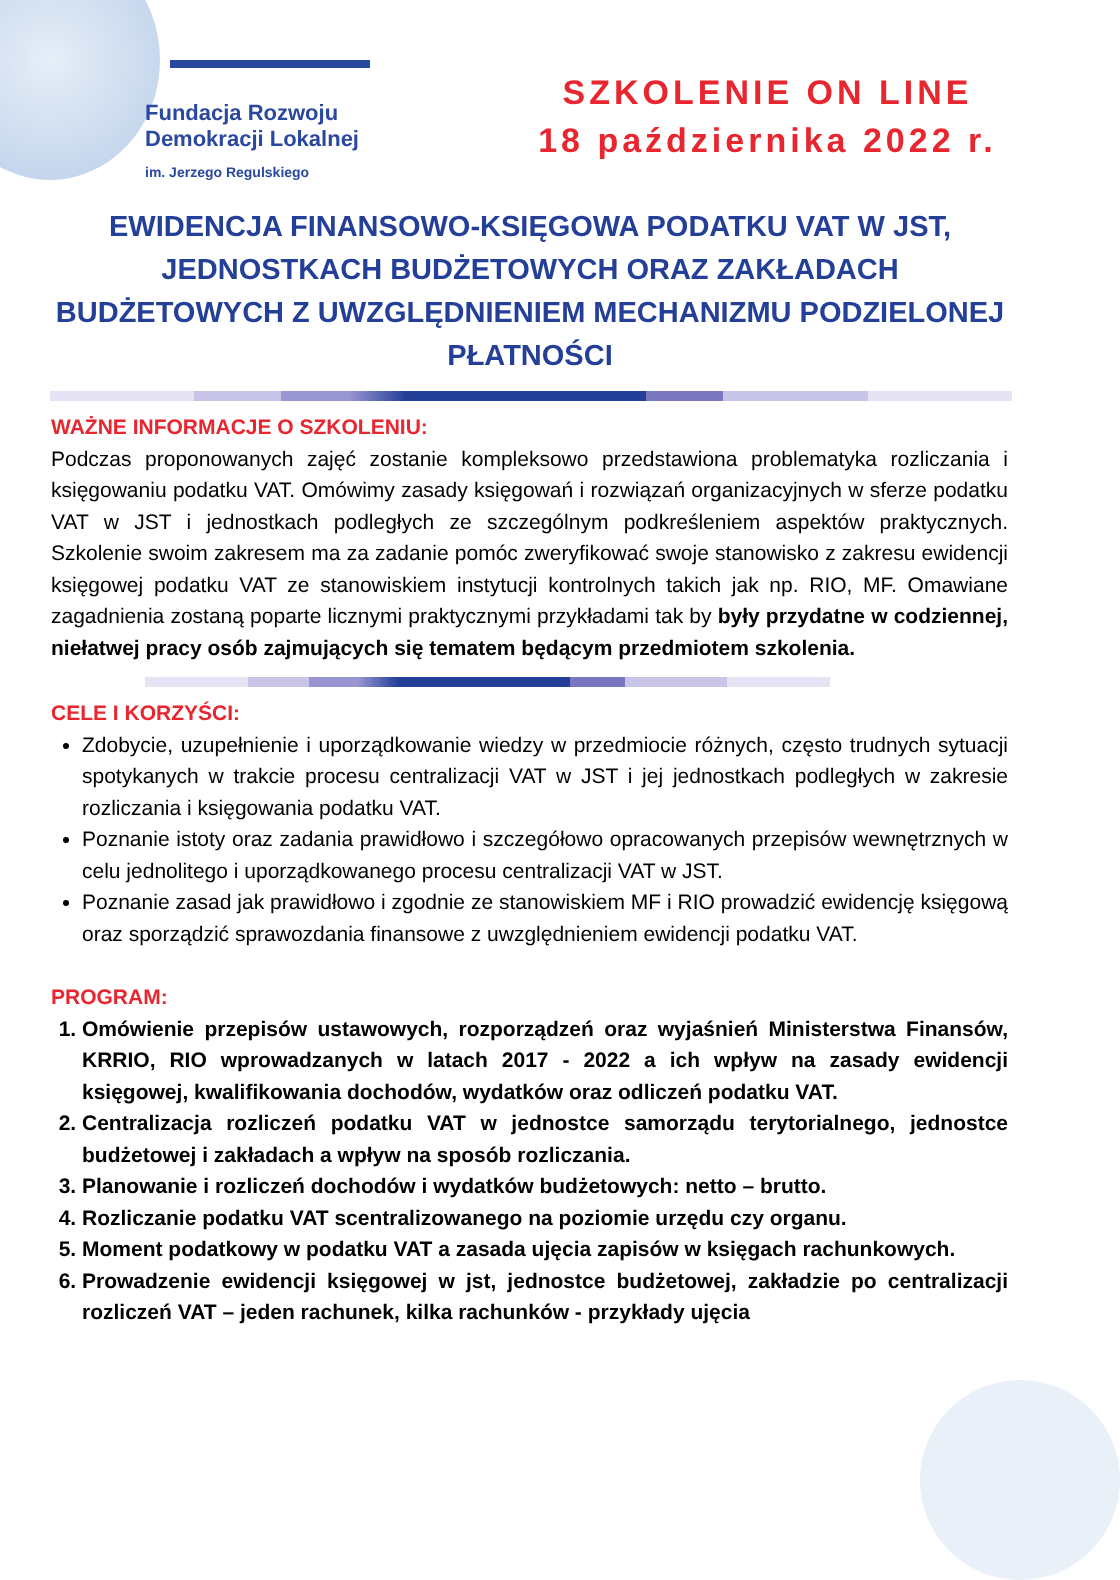Fundacja Rozwoju
Demokracji Lokalnej
im. Jerzego Regulskiego
SZKOLENIE ON LINE
18 października 2022 r.
EWIDENCJA FINANSOWO-KSIĘGOWA PODATKU VAT W JST, JEDNOSTKACH BUDŻETOWYCH ORAZ ZAKŁADACH BUDŻETOWYCH Z UWZGLĘDNIENIEM MECHANIZMU PODZIELONEJ PŁATNOŚCI
WAŻNE INFORMACJE O SZKOLENIU:
Podczas proponowanych zajęć zostanie kompleksowo przedstawiona problematyka rozliczania i księgowaniu podatku VAT. Omówimy zasady księgowań i rozwiązań organizacyjnych w sferze podatku VAT w JST i jednostkach podległych ze szczególnym podkreśleniem aspektów praktycznych. Szkolenie swoim zakresem ma za zadanie pomóc zweryfikować swoje stanowisko z zakresu ewidencji księgowej podatku VAT ze stanowiskiem instytucji kontrolnych takich jak np. RIO, MF. Omawiane zagadnienia zostaną poparte licznymi praktycznymi przykładami tak by były przydatne w codziennej, niełatwej pracy osób zajmujących się tematem będącym przedmiotem szkolenia.
CELE I KORZYŚCI:
Zdobycie, uzupełnienie i uporządkowanie wiedzy w przedmiocie różnych, często trudnych sytuacji spotykanych w trakcie procesu centralizacji VAT w JST i jej jednostkach podległych w zakresie rozliczania i księgowania podatku VAT.
Poznanie istoty oraz zadania prawidłowo i szczegółowo opracowanych przepisów wewnętrznych w celu jednolitego i uporządkowanego procesu centralizacji VAT w JST.
Poznanie zasad jak prawidłowo i zgodnie ze stanowiskiem MF i RIO prowadzić ewidencję księgową oraz sporządzić sprawozdania finansowe z uwzględnieniem ewidencji podatku VAT.
PROGRAM:
1. Omówienie przepisów ustawowych, rozporządzeń oraz wyjaśnień Ministerstwa Finansów, KRRIO, RIO wprowadzanych w latach 2017 - 2022 a ich wpływ na zasady ewidencji księgowej, kwalifikowania dochodów, wydatków oraz odliczeń podatku VAT.
2. Centralizacja rozliczeń podatku VAT w jednostce samorządu terytorialnego, jednostce budżetowej i zakładach a wpływ na sposób rozliczania.
3. Planowanie i rozliczeń dochodów i wydatków budżetowych: netto – brutto.
4. Rozliczanie podatku VAT scentralizowanego na poziomie urzędu czy organu.
5. Moment podatkowy w podatku VAT a zasada ujęcia zapisów w księgach rachunkowych.
6. Prowadzenie ewidencji księgowej w jst, jednostce budżetowej, zakładzie po centralizacji rozliczeń VAT – jeden rachunek, kilka rachunków - przykłady ujęcia